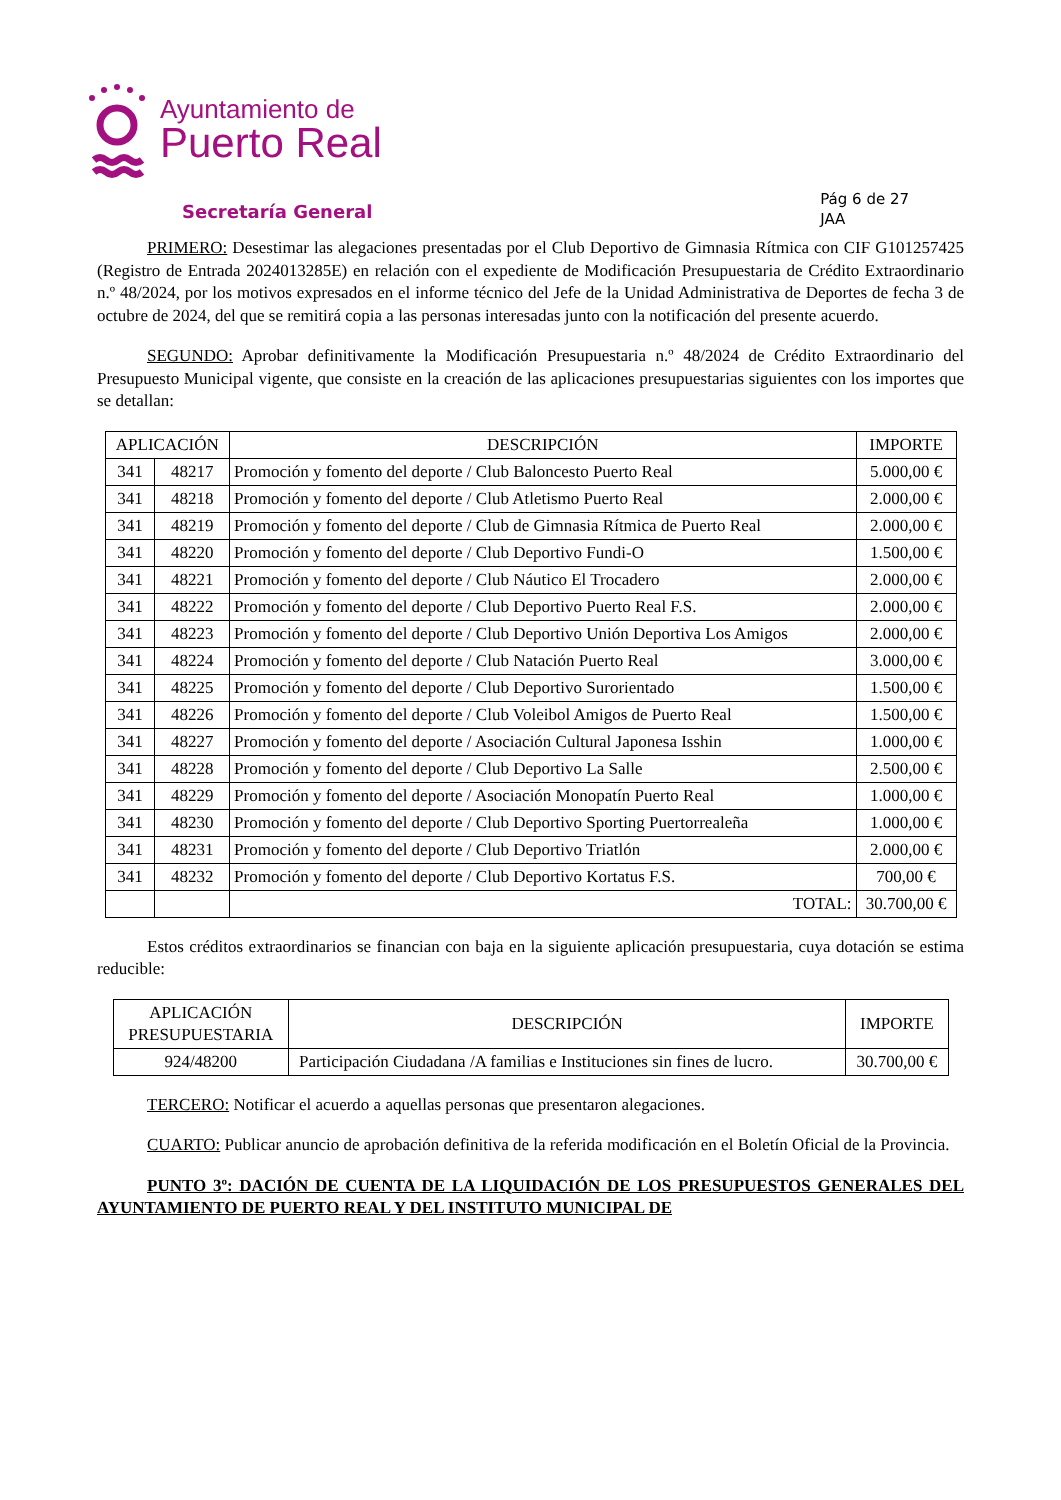Ayuntamiento de
Puerto Real
Secretaría General
Pág 6 de 27
JAA
PRIMERO: Desestimar las alegaciones presentadas por el Club Deportivo de Gimnasia Rítmica con CIF G101257425 (Registro de Entrada 2024013285E) en relación con el expediente de Modificación Presupuestaria de Crédito Extraordinario n.º 48/2024, por los motivos expresados en el informe técnico del Jefe de la Unidad Administrativa de Deportes de fecha 3 de octubre de 2024, del que se remitirá copia a las personas interesadas junto con la notificación del presente acuerdo.
SEGUNDO: Aprobar definitivamente la Modificación Presupuestaria n.º 48/2024 de Crédito Extraordinario del Presupuesto Municipal vigente, que consiste en la creación de las aplicaciones presupuestarias siguientes con los importes que se detallan:
| APLICACIÓN | | DESCRIPCIÓN | IMPORTE |
| --- | --- | --- | --- |
| 341 | 48217 | Promoción y fomento del deporte / Club Baloncesto Puerto Real | 5.000,00 € |
| 341 | 48218 | Promoción y fomento del deporte / Club Atletismo Puerto Real | 2.000,00 € |
| 341 | 48219 | Promoción y fomento del deporte / Club de Gimnasia Rítmica de Puerto Real | 2.000,00 € |
| 341 | 48220 | Promoción y fomento del deporte / Club Deportivo Fundi-O | 1.500,00 € |
| 341 | 48221 | Promoción y fomento del deporte / Club Náutico El Trocadero | 2.000,00 € |
| 341 | 48222 | Promoción y fomento del deporte / Club Deportivo Puerto Real F.S. | 2.000,00 € |
| 341 | 48223 | Promoción y fomento del deporte / Club Deportivo Unión Deportiva Los Amigos | 2.000,00 € |
| 341 | 48224 | Promoción y fomento del deporte / Club Natación Puerto Real | 3.000,00 € |
| 341 | 48225 | Promoción y fomento del deporte / Club Deportivo Surorientado | 1.500,00 € |
| 341 | 48226 | Promoción y fomento del deporte / Club Voleibol Amigos de Puerto Real | 1.500,00 € |
| 341 | 48227 | Promoción y fomento del deporte / Asociación Cultural Japonesa Isshin | 1.000,00 € |
| 341 | 48228 | Promoción y fomento del deporte / Club Deportivo La Salle | 2.500,00 € |
| 341 | 48229 | Promoción y fomento del deporte / Asociación Monopatín Puerto Real | 1.000,00 € |
| 341 | 48230 | Promoción y fomento del deporte / Club Deportivo Sporting Puertorrealeña | 1.000,00 € |
| 341 | 48231 | Promoción y fomento del deporte / Club Deportivo Triatlón | 2.000,00 € |
| 341 | 48232 | Promoción y fomento del deporte / Club Deportivo Kortatus F.S. | 700,00 € |
| | | TOTAL: | 30.700,00 € |
Estos créditos extraordinarios se financian con baja en la siguiente aplicación presupuestaria, cuya dotación se estima reducible:
| APLICACIÓN PRESUPUESTARIA | DESCRIPCIÓN | IMPORTE |
| --- | --- | --- |
| 924/48200 | Participación Ciudadana /A familias e Instituciones sin fines de lucro. | 30.700,00 € |
TERCERO: Notificar el acuerdo a aquellas personas que presentaron alegaciones.
CUARTO: Publicar anuncio de aprobación definitiva de la referida modificación en el Boletín Oficial de la Provincia.
PUNTO 3º: DACIÓN DE CUENTA DE LA LIQUIDACIÓN DE LOS PRESUPUESTOS GENERALES DEL AYUNTAMIENTO DE PUERTO REAL Y DEL INSTITUTO MUNICIPAL DE